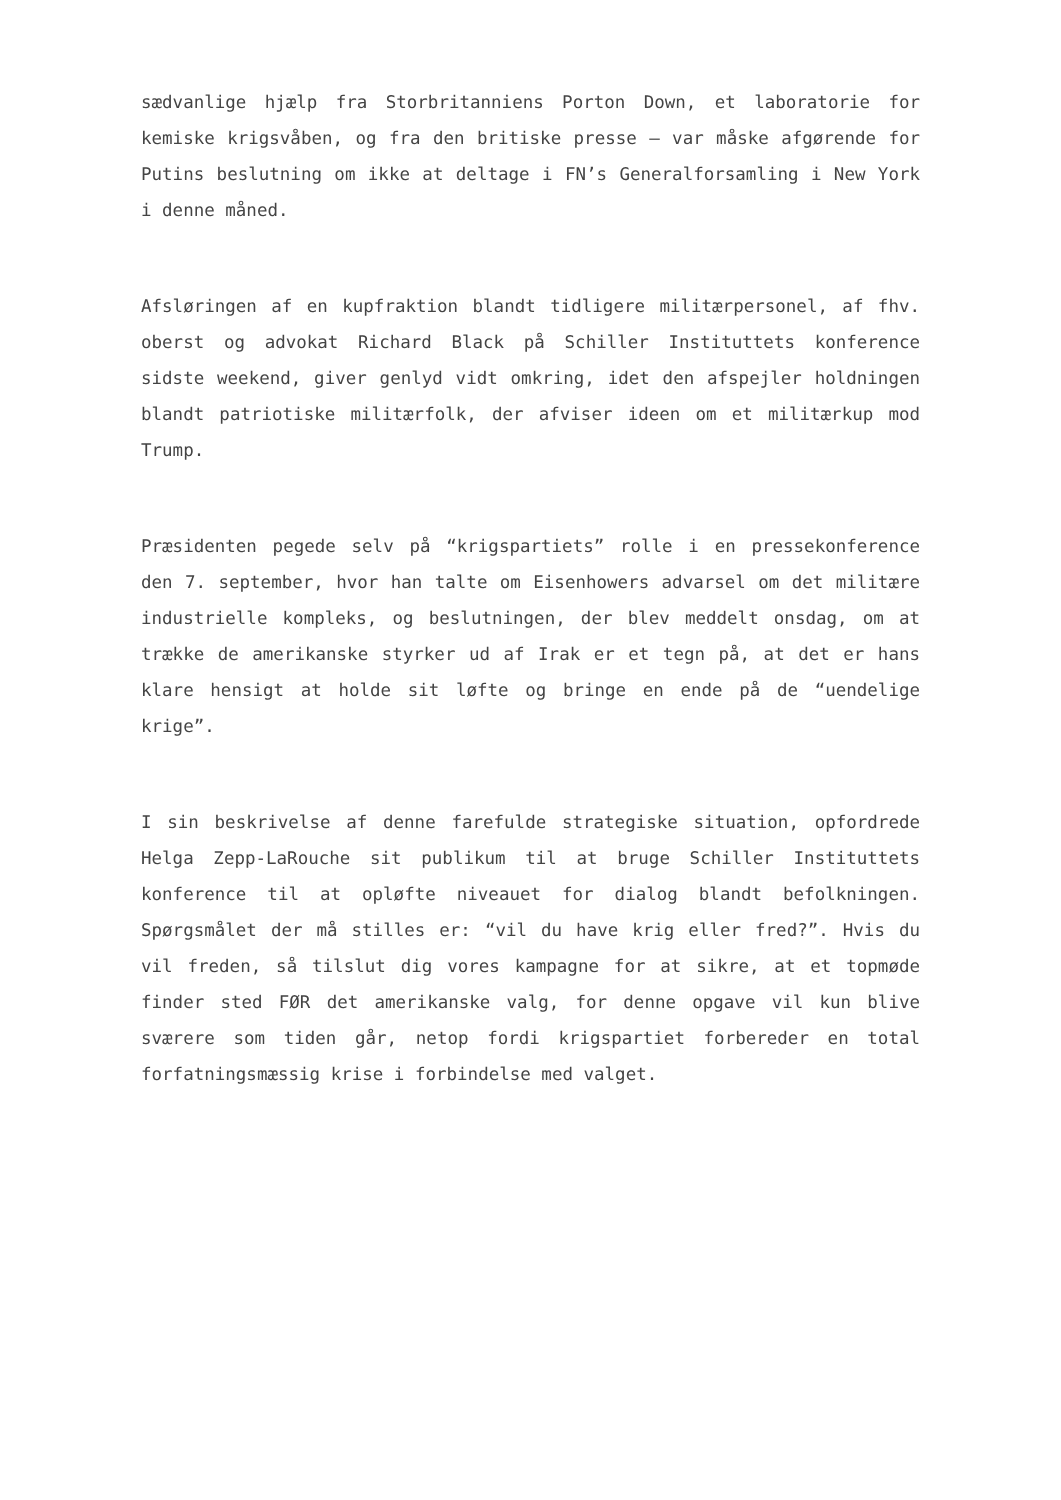sædvanlige hjælp fra Storbritanniens Porton Down, et laboratorie for kemiske krigsvåben, og fra den britiske presse – var måske afgørende for Putins beslutning om ikke at deltage i FN’s Generalforsamling i New York i denne måned.
Afsløringen af en kupfraktion blandt tidligere militærpersonel, af fhv. oberst og advokat Richard Black på Schiller Instituttets konference sidste weekend, giver genlyd vidt omkring, idet den afspejler holdningen blandt patriotiske militærfolk, der afviser ideen om et militærkup mod Trump.
Præsidenten pegede selv på “krigspartiets” rolle i en pressekonference den 7. september, hvor han talte om Eisenhowers advarsel om det militære industrielle kompleks, og beslutningen, der blev meddelt onsdag, om at trække de amerikanske styrker ud af Irak er et tegn på, at det er hans klare hensigt at holde sit løfte og bringe en ende på de “uendelige krige”.
I sin beskrivelse af denne farefulde strategiske situation, opfordrede Helga Zepp-LaRouche sit publikum til at bruge Schiller Instituttets konference til at opløfte niveauet for dialog blandt befolkningen. Spørgsmålet der må stilles er: “vil du have krig eller fred?”. Hvis du vil freden, så tilslut dig vores kampagne for at sikre, at et topmøde finder sted FØR det amerikanske valg, for denne opgave vil kun blive sværere som tiden går, netop fordi krigspartiet forbereder en total forfatningsmæssig krise i forbindelse med valget.